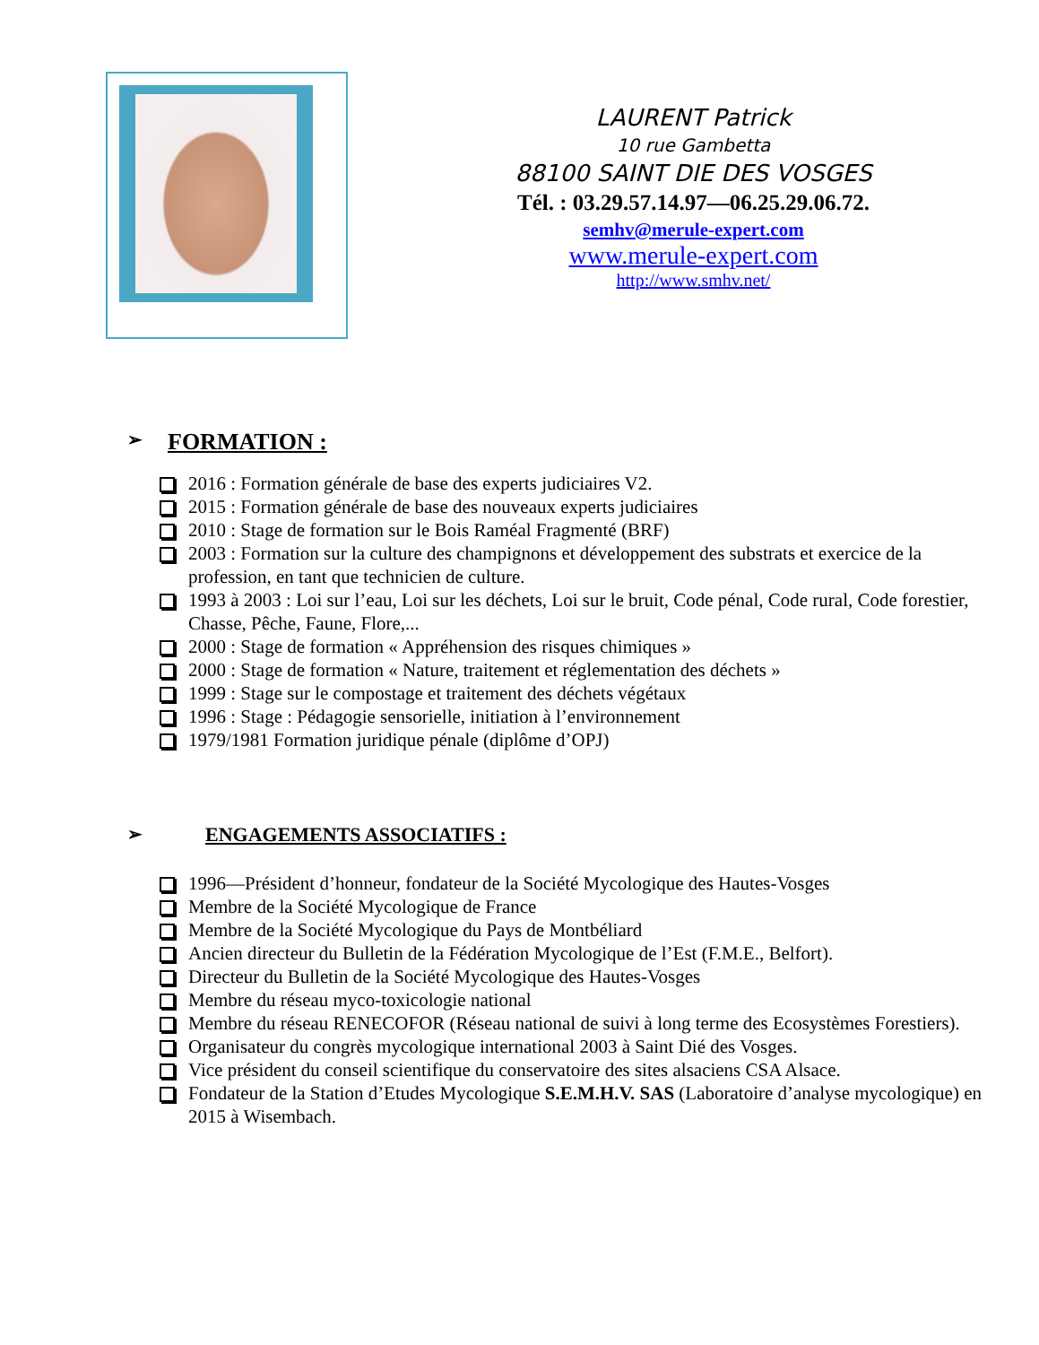LAURENT Patrick
10 rue Gambetta
88100 SAINT DIE DES VOSGES
Tél. : 03.29.57.14.97—06.25.29.06.72.
semhv@merule-expert.com
www.merule-expert.com
http://www.smhv.net/
➢ FORMATION :
2016 : Formation générale de base des experts judiciaires V2.
2015 : Formation générale de base des nouveaux experts judiciaires
2010 : Stage de formation sur le Bois Raméal Fragmenté (BRF)
2003 : Formation sur la culture des champignons et développement des substrats et exercice de la profession, en tant que technicien de culture.
1993 à 2003 : Loi sur l’eau, Loi sur les déchets, Loi sur le bruit, Code pénal, Code rural, Code forestier, Chasse, Pêche, Faune, Flore,...
2000 : Stage de formation « Appréhension des risques chimiques »
2000 : Stage de formation « Nature, traitement et réglementation des déchets »
1999 : Stage sur le compostage et traitement des déchets végétaux
1996 : Stage : Pédagogie sensorielle, initiation à l’environnement
1979/1981 Formation juridique pénale (diplôme d’OPJ)
➢ ENGAGEMENTS ASSOCIATIFS :
1996—Président d’honneur, fondateur de la Société Mycologique des Hautes-Vosges
Membre de la Société Mycologique de France
Membre de la Société Mycologique du Pays de Montbéliard
Ancien directeur du Bulletin de la Fédération Mycologique de l’Est (F.M.E., Belfort).
Directeur du Bulletin de la Société Mycologique des Hautes-Vosges
Membre du réseau myco-toxicologie national
Membre du réseau RENECOFOR (Réseau national de suivi à long terme des Ecosystèmes Forestiers).
Organisateur du congrès mycologique international 2003 à Saint Dié des Vosges.
Vice président du conseil scientifique du conservatoire des sites alsaciens CSA Alsace.
Fondateur de la Station d’Etudes Mycologique S.E.M.H.V. SAS (Laboratoire d’analyse mycologique) en 2015 à Wisembach.